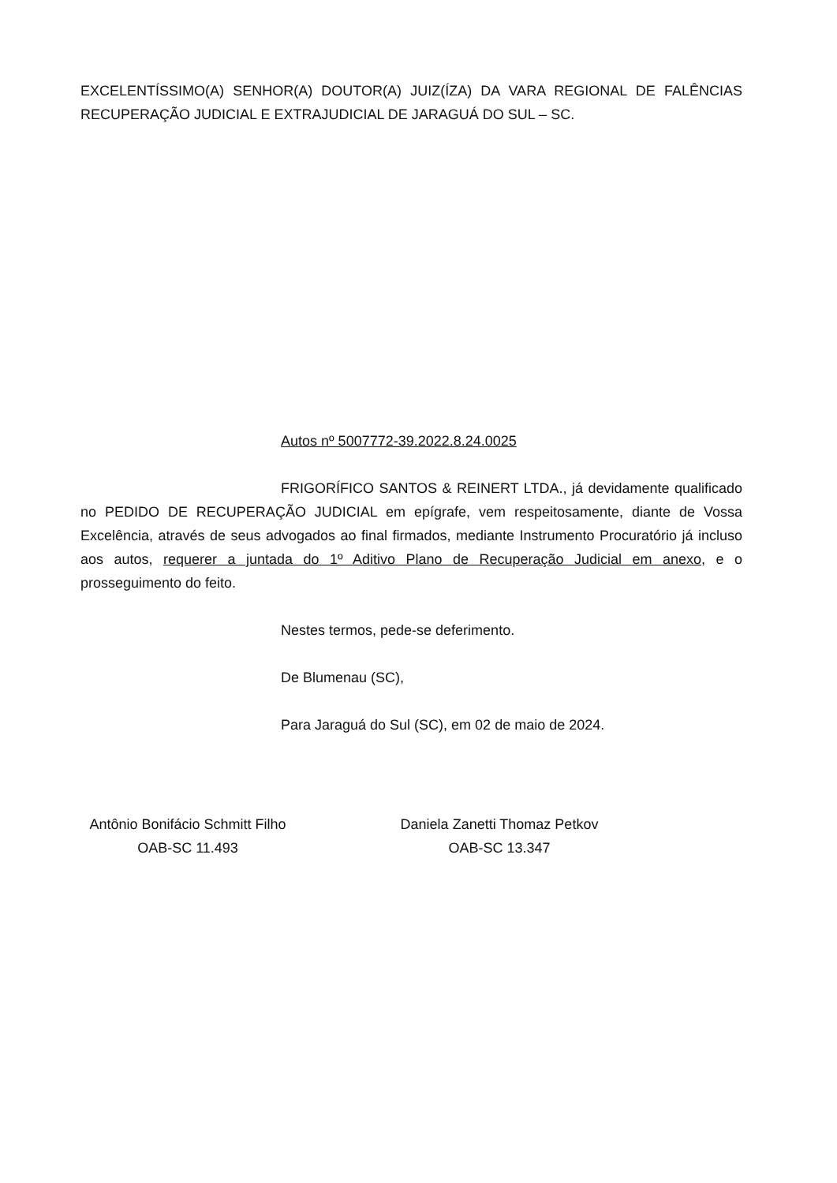EXCELENTÍSSIMO(A) SENHOR(A) DOUTOR(A) JUIZ(ÍZA) DA VARA REGIONAL DE FALÊNCIAS RECUPERAÇÃO JUDICIAL E EXTRAJUDICIAL DE JARAGUÁ DO SUL – SC.
Autos nº 5007772-39.2022.8.24.0025
FRIGORÍFICO SANTOS & REINERT LTDA., já devidamente qualificado no PEDIDO DE RECUPERAÇÃO JUDICIAL em epígrafe, vem respeitosamente, diante de Vossa Excelência, através de seus advogados ao final firmados, mediante Instrumento Procuratório já incluso aos autos, requerer a juntada do 1º Aditivo Plano de Recuperação Judicial em anexo, e o prosseguimento do feito.
Nestes termos, pede-se deferimento.
De Blumenau (SC),
Para Jaraguá do Sul (SC), em 02 de maio de 2024.
Antônio Bonifácio Schmitt Filho
OAB-SC 11.493
Daniela Zanetti Thomaz Petkov
OAB-SC 13.347